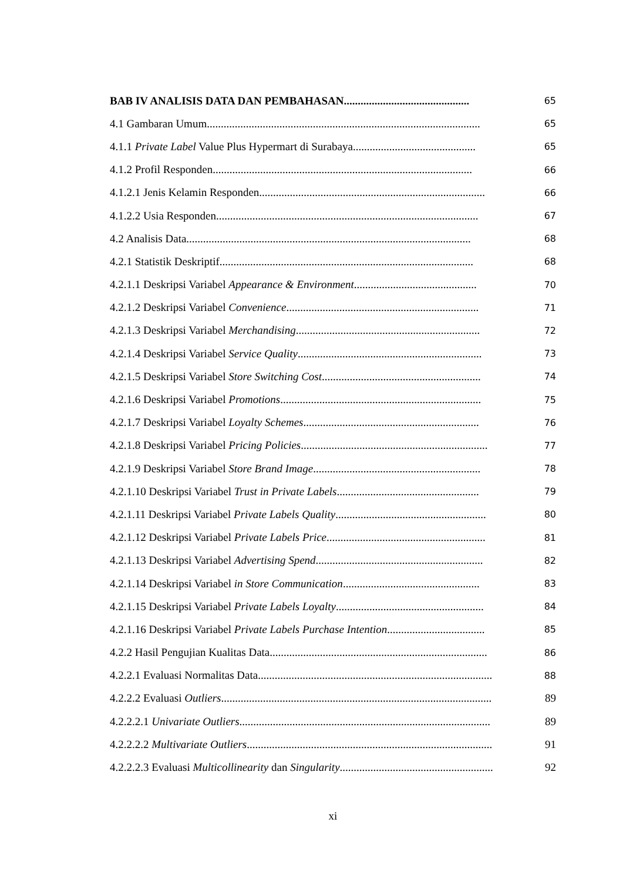BAB IV ANALISIS DATA DAN PEMBAHASAN.............................................
65
4.1 Gambaran Umum..................................................................................................
65
4.1.1 Private Label Value Plus Hypermart di Surabaya............................................
65
4.1.2 Profil Responden.............................................................................................
66
4.1.2.1 Jenis Kelamin Responden.................................................................................
66
4.1.2.2 Usia Responden..............................................................................................
67
4.2 Analisis Data......................................................................................................
68
4.2.1 Statistik Deskriptif...........................................................................................
68
4.2.1.1 Deskripsi Variabel Appearance & Environment............................................
70
4.2.1.2 Deskripsi Variabel Convenience.....................................................................
71
4.2.1.3 Deskripsi Variabel Merchandising..................................................................
72
4.2.1.4 Deskripsi Variabel Service Quality..................................................................
73
4.2.1.5 Deskripsi Variabel Store Switching Cost.........................................................
74
4.2.1.6 Deskripsi Variabel Promotions........................................................................
75
4.2.1.7 Deskripsi Variabel Loyalty Schemes...............................................................
76
4.2.1.8 Deskripsi Variabel Pricing Policies...................................................................
77
4.2.1.9 Deskripsi Variabel Store Brand Image............................................................
78
4.2.1.10 Deskripsi Variabel Trust in Private Labels...................................................
79
4.2.1.11 Deskripsi Variabel Private Labels Quality......................................................
80
4.2.1.12 Deskripsi Variabel Private Labels Price.........................................................
81
4.2.1.13 Deskripsi Variabel Advertising Spend............................................................
82
4.2.1.14 Deskripsi Variabel in Store Communication.................................................
83
4.2.1.15 Deskripsi Variabel Private Labels Loyalty.....................................................
84
4.2.1.16 Deskripsi Variabel Private Labels Purchase Intention...................................
85
4.2.2 Hasil Pengujian Kualitas Data..............................................................................
86
4.2.2.1 Evaluasi Normalitas Data....................................................................................
88
4.2.2.2 Evaluasi Outliers................................................................................................. 89
4.2.2.2.1 Univariate Outliers.......................................................................................... 89
4.2.2.2.2 Multivariate Outliers........................................................................................ 91
4.2.2.2.3 Evaluasi Multicollinearity dan Singularity....................................................... 92
xi